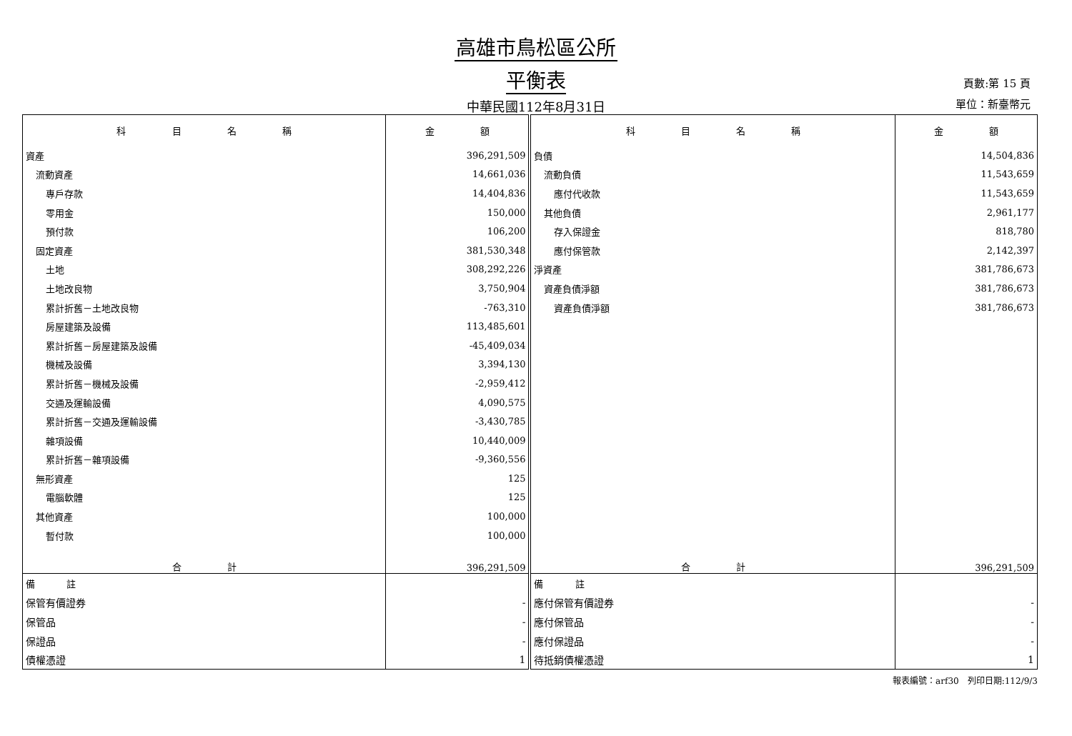高雄市鳥松區公所
平衡表
中華民國112年8月31日
頁數:第 15 頁
單位：新臺幣元
| 科 目 名 稱 | 金 額 | 科 目 名 稱 | 金 額 |
| --- | --- | --- | --- |
| 資產 | 396,291,509 | 負債 | 14,504,836 |
| 流動資產 | 14,661,036 | 流動負債 | 11,543,659 |
| 專戶存款 | 14,404,836 | 應付代收款 | 11,543,659 |
| 零用金 | 150,000 | 其他負債 | 2,961,177 |
| 預付款 | 106,200 | 存入保證金 | 818,780 |
| 固定資產 | 381,530,348 | 應付保管款 | 2,142,397 |
| 土地 | 308,292,226 | 淨資產 | 381,786,673 |
| 土地改良物 | 3,750,904 | 資產負債淨額 | 381,786,673 |
| 累計折舊－土地改良物 | -763,310 | 資產負債淨額 | 381,786,673 |
| 房屋建築及設備 | 113,485,601 | | |
| 累計折舊－房屋建築及設備 | -45,409,034 | | |
| 機械及設備 | 3,394,130 | | |
| 累計折舊－機械及設備 | -2,959,412 | | |
| 交通及運輸設備 | 4,090,575 | | |
| 累計折舊－交通及運輸設備 | -3,430,785 | | |
| 雜項設備 | 10,440,009 | | |
| 累計折舊－雜項設備 | -9,360,556 | | |
| 無形資產 | 125 | | |
| 電腦軟體 | 125 | | |
| 其他資產 | 100,000 | | |
| 暫付款 | 100,000 | | |
| 合 計 | 396,291,509 | 合 計 | 396,291,509 |
| 備 註 | | 備 註 | |
| 保管有價證券 | - | 應付保管有價證券 | - |
| 保管品 | - | 應付保管品 | - |
| 保證品 | - | 應付保證品 | - |
| 債權憑證 | 1 | 待抵銷債權憑證 | 1 |
報表編號：arf30　列印日期:112/9/3